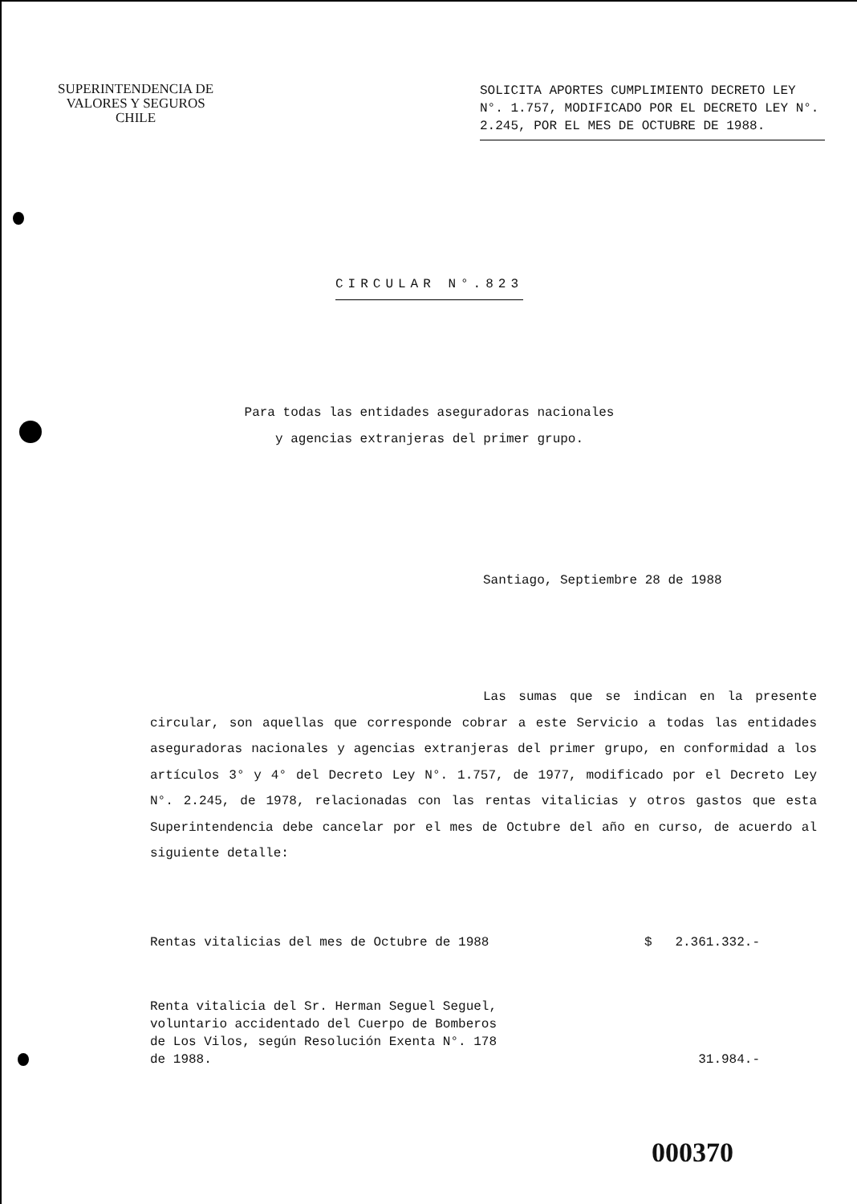SUPERINTENDENCIA DE
VALORES Y SEGUROS
CHILE
SOLICITA APORTES CUMPLIMIENTO DECRETO LEY N°. 1.757, MODIFICADO POR EL DECRETO LEY N°. 2.245, POR EL MES DE OCTUBRE DE 1988.
CIRCULAR N°.823
Para todas las entidades aseguradoras nacionales
y agencias extranjeras del primer grupo.
Santiago, Septiembre 28 de 1988
Las sumas que se indican en la presente circular, son aquellas que corresponde cobrar a este Servicio a todas las entidades aseguradoras nacionales y agencias extranjeras del primer grupo, en conformidad a los artículos 3° y 4° del Decreto Ley N°. 1.757, de 1977, modificado por el Decreto Ley N°. 2.245, de 1978, relacionadas con las rentas vitalicias y otros gastos que esta Superintendencia debe cancelar por el mes de Octubre del año en curso, de acuerdo al siguiente detalle:
Rentas vitalicias del mes de Octubre de 1988 $ 2.361.332.-
Renta vitalicia del Sr. Herman Seguel Seguel,
voluntario accidentado del Cuerpo de Bomberos
de Los Vilos, según Resolución Exenta N°. 178
de 1988. 31.984.-
000370